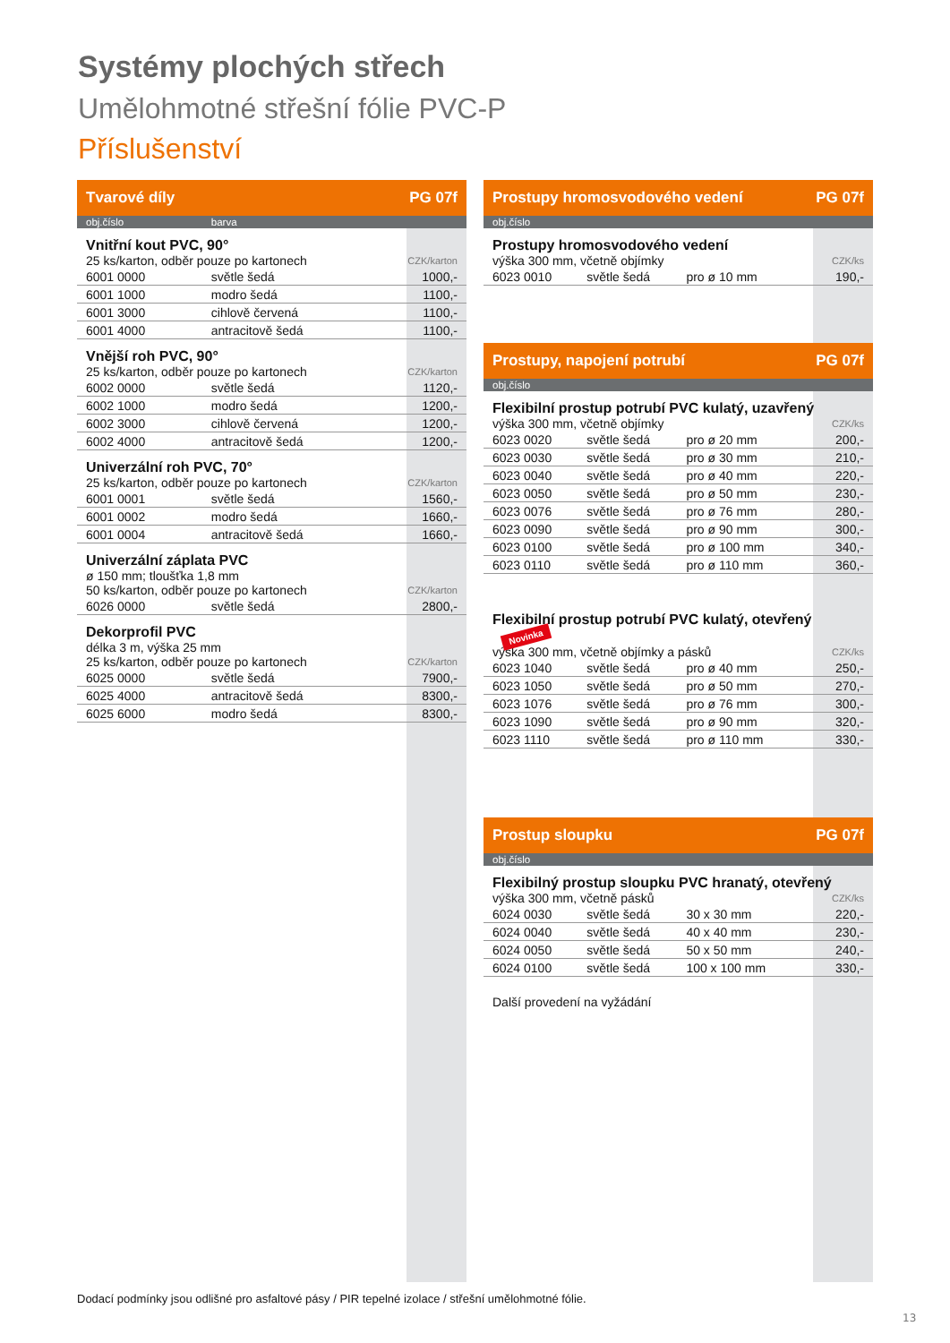Systémy plochých střech
Umělohmotné střešní fólie PVC-P
Příslušenství
| Tvarové díly | | PG 07f |
| obj.číslo | barva | |
| Vnitřní kout PVC, 90° | | |
| 25 ks/karton, odběr pouze po kartonech | | CZK/karton |
| 6001 0000 | světle šedá | 1000,- |
| 6001 1000 | modro šedá | 1100,- |
| 6001 3000 | cihlově červená | 1100,- |
| 6001 4000 | antracitově šedá | 1100,- |
| Vnější roh PVC, 90° | | |
| 25 ks/karton, odběr pouze po kartonech | | CZK/karton |
| 6002 0000 | světle šedá | 1120,- |
| 6002 1000 | modro šedá | 1200,- |
| 6002 3000 | cihlově červená | 1200,- |
| 6002 4000 | antracitově šedá | 1200,- |
| Univerzální roh PVC, 70° | | |
| 25 ks/karton, odběr pouze po kartonech | | CZK/karton |
| 6001 0001 | světle šedá | 1560,- |
| 6001 0002 | modro šedá | 1660,- |
| 6001 0004 | antracitově šedá | 1660,- |
| Univerzální záplata PVC | | |
| ø 150 mm; tloušťka 1,8 mm | | |
| 50 ks/karton, odběr pouze po kartonech | | CZK/karton |
| 6026 0000 | světle šedá | 2800,- |
| Dekorprofil PVC | | |
| délka 3 m, výška 25 mm | | |
| 25 ks/karton, odběr pouze po kartonech | | CZK/karton |
| 6025 0000 | světle šedá | 7900,- |
| 6025 4000 | antracitově šedá | 8300,- |
| 6025 6000 | modro šedá | 8300,- |
| Prostupy hromosvodového vedení | | | PG 07f |
| obj.číslo | | | |
| Prostupy hromosvodového vedení | | | |
| výška 300 mm, včetně objímky | | | CZK/ks |
| 6023 0010 | světle šedá | pro ø 10 mm | 190,- |
| Prostupy, napojení potrubí | | | PG 07f |
| obj.číslo | | | |
| Flexibilní prostup potrubí PVC kulatý, uzavřený | | | |
| výška 300 mm, včetně objímky | | | CZK/ks |
| 6023 0020 | světle šedá | pro ø 20 mm | 200,- |
| 6023 0030 | světle šedá | pro ø 30 mm | 210,- |
| 6023 0040 | světle šedá | pro ø 40 mm | 220,- |
| 6023 0050 | světle šedá | pro ø 50 mm | 230,- |
| 6023 0076 | světle šedá | pro ø 76 mm | 280,- |
| 6023 0090 | světle šedá | pro ø 90 mm | 300,- |
| 6023 0100 | světle šedá | pro ø 100 mm | 340,- |
| 6023 0110 | světle šedá | pro ø 110 mm | 360,- |
| Flexibilní prostup potrubí PVC kulatý, otevřený Novinka | | | |
| výška 300 mm, včetně objímky a pásků | | | CZK/ks |
| 6023 1040 | světle šedá | pro ø 40 mm | 250,- |
| 6023 1050 | světle šedá | pro ø 50 mm | 270,- |
| 6023 1076 | světle šedá | pro ø 76 mm | 300,- |
| 6023 1090 | světle šedá | pro ø 90 mm | 320,- |
| 6023 1110 | světle šedá | pro ø 110 mm | 330,- |
| Prostup sloupku | | | PG 07f |
| obj.číslo | | | |
| Flexibilný prostup sloupku PVC hranatý, otevřený | | | |
| výška 300 mm, včetně pásků | | | CZK/ks |
| 6024 0030 | světle šedá | 30 x 30 mm | 220,- |
| 6024 0040 | světle šedá | 40 x 40 mm | 230,- |
| 6024 0050 | světle šedá | 50 x 50 mm | 240,- |
| 6024 0100 | světle šedá | 100 x 100 mm | 330,- |
| Další provedení na vyžádání | | | |
Dodací podmínky jsou odlišné pro asfaltové pásy / PIR tepelné izolace / střešní umělohmotné fólie.
13